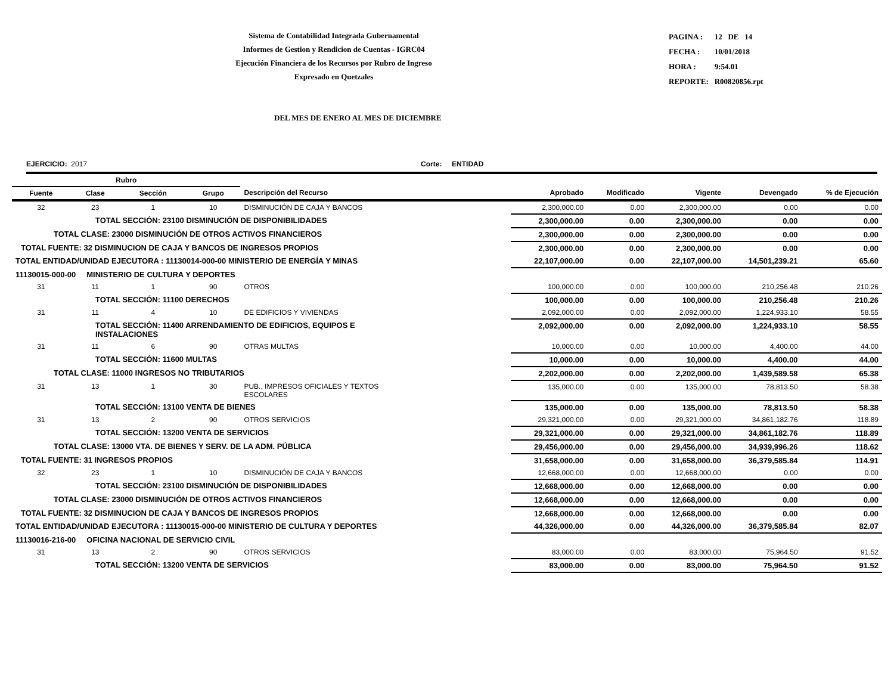Sistema de Contabilidad Integrada Gubernamental
Informes de Gestion y Rendicion de Cuentas - IGRC04
Ejecución Financiera de los Recursos por Rubro de Ingreso
Expresado en Quetzales
| PAGINA : | 12 DE 14 |
| FECHA : | 10/01/2018 |
| HORA : | 9:54.01 |
| REPORTE: | R00820856.rpt |
DEL MES DE ENERO AL MES DE DICIEMBRE
EJERCICIO: 2017 Corte: ENTIDAD
| Rubro | | | | | | | | | |
| --- | --- | --- | --- | --- | --- | --- | --- | --- | --- |
| Fuente | Clase | Sección | Grupo | Descripción del Recurso | Aprobado | Modificado | Vigente | Devengado | % de Ejecución |
| 32 | 23 | 1 | 10 | DISMINUCIÓN DE CAJA Y BANCOS | 2,300,000.00 | 0.00 | 2,300,000.00 | 0.00 | 0.00 |
| TOTAL SECCIÓN: 23100 DISMINUCIÓN DE DISPONIBILIDADES | | | | | 2,300,000.00 | 0.00 | 2,300,000.00 | 0.00 | 0.00 |
| TOTAL CLASE: 23000 DISMINUCIÓN DE OTROS ACTIVOS FINANCIEROS | | | | | 2,300,000.00 | 0.00 | 2,300,000.00 | 0.00 | 0.00 |
| TOTAL FUENTE: 32 DISMINUCION DE CAJA Y BANCOS DE INGRESOS PROPIOS | | | | | 2,300,000.00 | 0.00 | 2,300,000.00 | 0.00 | 0.00 |
| TOTAL ENTIDAD/UNIDAD EJECUTORA : 11130014-000-00 MINISTERIO DE ENERGÍA Y MINAS | | | | | 22,107,000.00 | 0.00 | 22,107,000.00 | 14,501,239.21 | 65.60 |
| 11130015-000-00 MINISTERIO DE CULTURA Y DEPORTES | | | | | | | | | |
| 31 | 11 | 1 | 90 | OTROS | 100,000.00 | 0.00 | 100,000.00 | 210,256.48 | 210.26 |
| TOTAL SECCIÓN: 11100 DERECHOS | | | | | 100,000.00 | 0.00 | 100,000.00 | 210,256.48 | 210.26 |
| 31 | 11 | 4 | 10 | DE EDIFICIOS Y VIVIENDAS | 2,092,000.00 | 0.00 | 2,092,000.00 | 1,224,933.10 | 58.55 |
| TOTAL SECCIÓN: 11400 ARRENDAMIENTO DE EDIFICIOS, EQUIPOS E INSTALACIONES | | | | | 2,092,000.00 | 0.00 | 2,092,000.00 | 1,224,933.10 | 58.55 |
| 31 | 11 | 6 | 90 | OTRAS MULTAS | 10,000.00 | 0.00 | 10,000.00 | 4,400.00 | 44.00 |
| TOTAL SECCIÓN: 11600 MULTAS | | | | | 10,000.00 | 0.00 | 10,000.00 | 4,400.00 | 44.00 |
| TOTAL CLASE: 11000 INGRESOS NO TRIBUTARIOS | | | | | 2,202,000.00 | 0.00 | 2,202,000.00 | 1,439,589.58 | 65.38 |
| 31 | 13 | 1 | 30 | PUB., IMPRESOS OFICIALES Y TEXTOS ESCOLARES | 135,000.00 | 0.00 | 135,000.00 | 78,813.50 | 58.38 |
| TOTAL SECCIÓN: 13100 VENTA DE BIENES | | | | | 135,000.00 | 0.00 | 135,000.00 | 78,813.50 | 58.38 |
| 31 | 13 | 2 | 90 | OTROS SERVICIOS | 29,321,000.00 | 0.00 | 29,321,000.00 | 34,861,182.76 | 118.89 |
| TOTAL SECCIÓN: 13200 VENTA DE SERVICIOS | | | | | 29,321,000.00 | 0.00 | 29,321,000.00 | 34,861,182.76 | 118.89 |
| TOTAL CLASE: 13000 VTA. DE BIENES Y SERV. DE LA ADM. PÚBLICA | | | | | 29,456,000.00 | 0.00 | 29,456,000.00 | 34,939,996.26 | 118.62 |
| TOTAL FUENTE: 31 INGRESOS PROPIOS | | | | | 31,658,000.00 | 0.00 | 31,658,000.00 | 36,379,585.84 | 114.91 |
| 32 | 23 | 1 | 10 | DISMINUCIÓN DE CAJA Y BANCOS | 12,668,000.00 | 0.00 | 12,668,000.00 | 0.00 | 0.00 |
| TOTAL SECCIÓN: 23100 DISMINUCIÓN DE DISPONIBILIDADES | | | | | 12,668,000.00 | 0.00 | 12,668,000.00 | 0.00 | 0.00 |
| TOTAL CLASE: 23000 DISMINUCIÓN DE OTROS ACTIVOS FINANCIEROS | | | | | 12,668,000.00 | 0.00 | 12,668,000.00 | 0.00 | 0.00 |
| TOTAL FUENTE: 32 DISMINUCION DE CAJA Y BANCOS DE INGRESOS PROPIOS | | | | | 12,668,000.00 | 0.00 | 12,668,000.00 | 0.00 | 0.00 |
| TOTAL ENTIDAD/UNIDAD EJECUTORA : 11130015-000-00 MINISTERIO DE CULTURA Y DEPORTES | | | | | 44,326,000.00 | 0.00 | 44,326,000.00 | 36,379,585.84 | 82.07 |
| 11130016-216-00 OFICINA NACIONAL DE SERVICIO CIVIL | | | | | | | | | |
| 31 | 13 | 2 | 90 | OTROS SERVICIOS | 83,000.00 | 0.00 | 83,000.00 | 75,964.50 | 91.52 |
| TOTAL SECCIÓN: 13200 VENTA DE SERVICIOS | | | | | 83,000.00 | 0.00 | 83,000.00 | 75,964.50 | 91.52 |